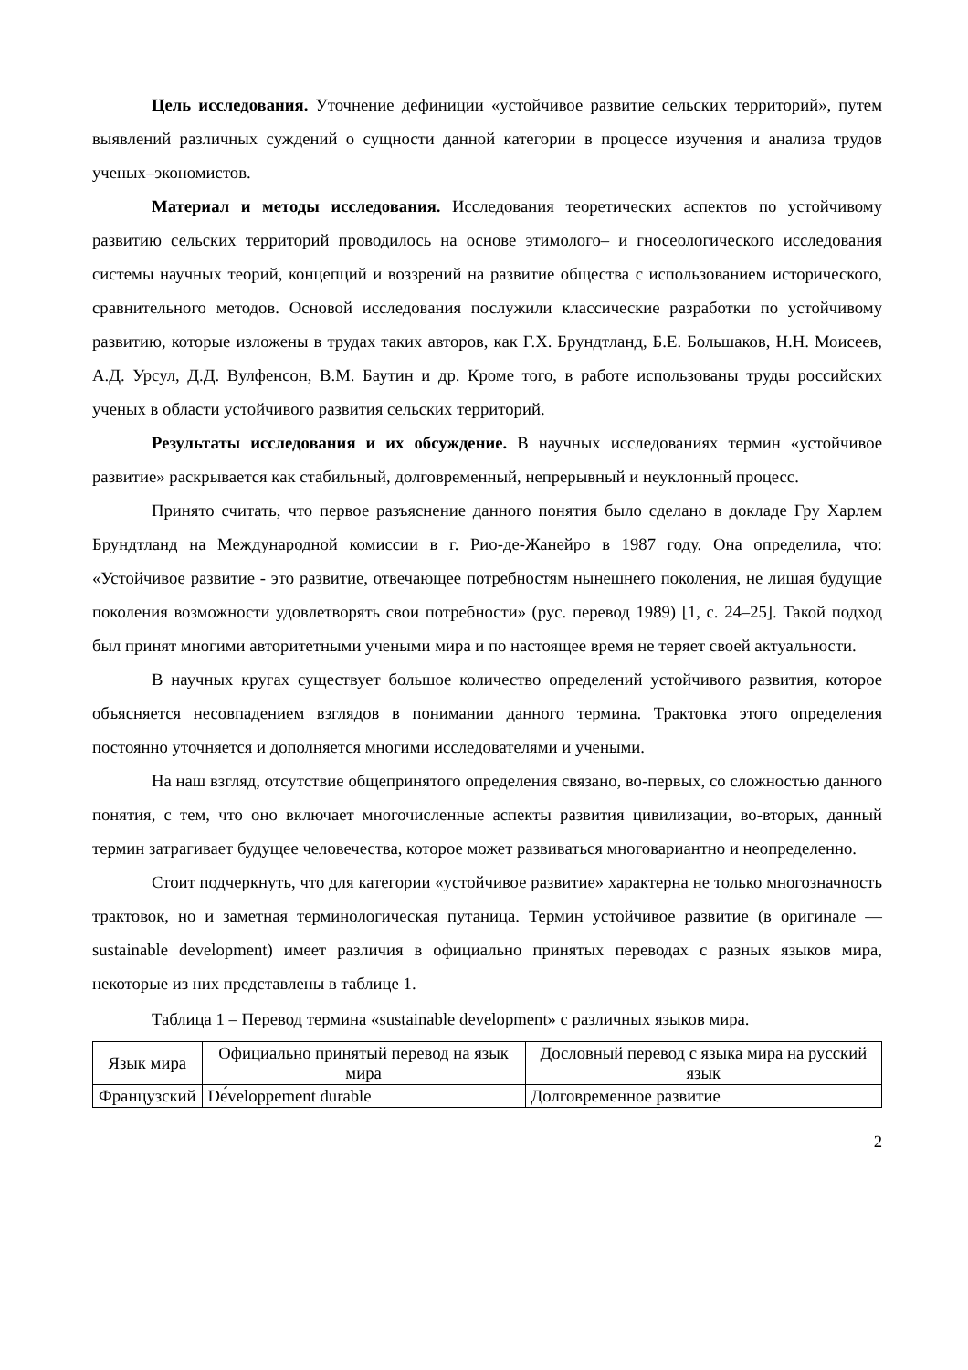Цель исследования. Уточнение дефиниции «устойчивое развитие сельских территорий», путем выявлений различных суждений о сущности данной категории в процессе изучения и анализа трудов ученых–экономистов.
Материал и методы исследования. Исследования теоретических аспектов по устойчивому развитию сельских территорий проводилось на основе этимолого– и гносеологического исследования системы научных теорий, концепций и воззрений на развитие общества с использованием исторического, сравнительного методов. Основой исследования послужили классические разработки по устойчивому развитию, которые изложены в трудах таких авторов, как Г.Х. Брундтланд, Б.Е. Большаков, Н.Н. Моисеев, А.Д. Урсул, Д.Д. Вулфенсон, В.М. Баутин и др. Кроме того, в работе использованы труды российских ученых в области устойчивого развития сельских территорий.
Результаты исследования и их обсуждение. В научных исследованиях термин «устойчивое развитие» раскрывается как стабильный, долговременный, непрерывный и неуклонный процесс.
Принято считать, что первое разъяснение данного понятия было сделано в докладе Гру Харлем Брундтланд на Международной комиссии в г. Рио-де-Жанейро в 1987 году. Она определила, что: «Устойчивое развитие - это развитие, отвечающее потребностям нынешнего поколения, не лишая будущие поколения возможности удовлетворять свои потребности» (рус. перевод 1989) [1, с. 24–25]. Такой подход был принят многими авторитетными учеными мира и по настоящее время не теряет своей актуальности.
В научных кругах существует большое количество определений устойчивого развития, которое объясняется несовпадением взглядов в понимании данного термина. Трактовка этого определения постоянно уточняется и дополняется многими исследователями и учеными.
На наш взгляд, отсутствие общепринятого определения связано, во-первых, со сложностью данного понятия, с тем, что оно включает многочисленные аспекты развития цивилизации, во-вторых, данный термин затрагивает будущее человечества, которое может развиваться многовариантно и неопределенно.
Стоит подчеркнуть, что для категории «устойчивое развитие» характерна не только многозначность трактовок, но и заметная терминологическая путаница. Термин устойчивое развитие (в оригинале — sustainable development) имеет различия в официально принятых переводах с разных языков мира, некоторые из них представлены в таблице 1.
Таблица 1 – Перевод термина «sustainable development» с различных языков мира.
| Язык мира | Официально принятый перевод на язык мира | Дословный перевод с языка мира на русский язык |
| --- | --- | --- |
| Французский | Dе́veloppement durable | Долговременное развитие |
2